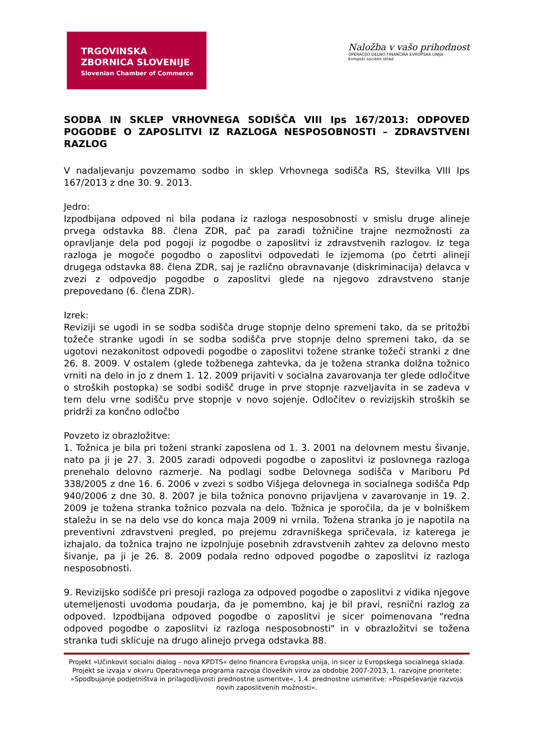TRGOVINSKA
ZBORNICA SLOVENIJE
Slovenian Chamber of Commerce
Naložba v vašo prihodnost
OPERACIJO DELNO FINANCIRA EVROPSKA UNIJA
Evropski socialni sklad
SODBA IN SKLEP VRHOVNEGA SODIŠČA VIII Ips 167/2013: ODPOVED POGODBE O ZAPOSLITVI IZ RAZLOGA NESPOSOBNOSTI – ZDRAVSTVENI RAZLOG
V nadaljevanju povzemamo sodbo in sklep Vrhovnega sodišča RS, številka VIII Ips 167/2013 z dne 30. 9. 2013.
Jedro:
Izpodbijana odpoved ni bila podana iz razloga nesposobnosti v smislu druge alineje prvega odstavka 88. člena ZDR, pač pa zaradi tožničine trajne nezmožnosti za opravljanje dela pod pogoji iz pogodbe o zaposlitvi iz zdravstvenih razlogov. Iz tega razloga je mogoče pogodbo o zaposlitvi odpovedati le izjemoma (po četrti alineji drugega odstavka 88. člena ZDR, saj je različno obravnavanje (diskriminacija) delavca v zvezi z odpovedjo pogodbe o zaposlitvi glede na njegovo zdravstveno stanje prepovedano (6. člena ZDR).
Izrek:
Reviziji se ugodi in se sodba sodišča druge stopnje delno spremeni tako, da se pritožbi tožeče stranke ugodi in se sodba sodišča prve stopnje delno spremeni tako, da se ugotovi nezakonitost odpovedi pogodbe o zaposlitvi tožene stranke tožeči stranki z dne 26. 8. 2009. V ostalem (glede tožbenega zahtevka, da je tožena stranka dolžna tožnico vrniti na delo in jo z dnem 1. 12. 2009 prijaviti v socialna zavarovanja ter glede odločitve o stroških postopka) se sodbi sodišč druge in prve stopnje razveljavita in se zadeva v tem delu vrne sodišču prve stopnje v novo sojenje. Odločitev o revizijskih stroških se pridrži za končno odločbo
Povzeto iz obrazložitve:
1. Tožnica je bila pri toženi stranki zaposlena od 1. 3. 2001 na delovnem mestu šivanje, nato pa ji je 27. 3. 2005 zaradi odpovedi pogodbe o zaposlitvi iz poslovnega razloga prenehalo delovno razmerje. Na podlagi sodbe Delovnega sodišča v Mariboru Pd 338/2005 z dne 16. 6. 2006 v zvezi s sodbo Višjega delovnega in socialnega sodišča Pdp 940/2006 z dne 30. 8. 2007 je bila tožnica ponovno prijavljena v zavarovanje in 19. 2. 2009 je tožena stranka tožnico pozvala na delo. Tožnica je sporočila, da je v bolniškem staležu in se na delo vse do konca maja 2009 ni vrnila. Tožena stranka jo je napotila na preventivni zdravstveni pregled, po prejemu zdravniškega spričevala, iz katerega je izhajalo, da tožnica trajno ne izpolnjuje posebnih zdravstvenih zahtev za delovno mesto šivanje, pa ji je 26. 8. 2009 podala redno odpoved pogodbe o zaposlitvi iz razloga nesposobnosti.
9. Revizijsko sodišče pri presoji razloga za odpoved pogodbe o zaposlitvi z vidika njegove utemeljenosti uvodoma poudarja, da je pomembno, kaj je bil pravi, resnični razlog za odpoved. Izpodbijana odpoved pogodbe o zaposlitvi je sicer poimenovana "redna odpoved pogodbe o zaposlitvi iz razloga nesposobnosti" in v obrazložitvi se tožena stranka tudi sklicuje na drugo alinejo prvega odstavka 88.
Projekt »Učinkovit socialni dialog – nova KPDTS« delno financira Evropska unija, in sicer iz Evropskega socialnega sklada. Projekt se izvaja v okviru Operativnega programa razvoja človeških virov za obdobje 2007-2013, 1. razvojne prioritete: »Spodbujanje podjetništva in prilagodljivosti prednostne usmeritve«, 1.4. prednostne usmeritve: »Pospeševanje razvoja novih zaposlitvenih možnosti«.